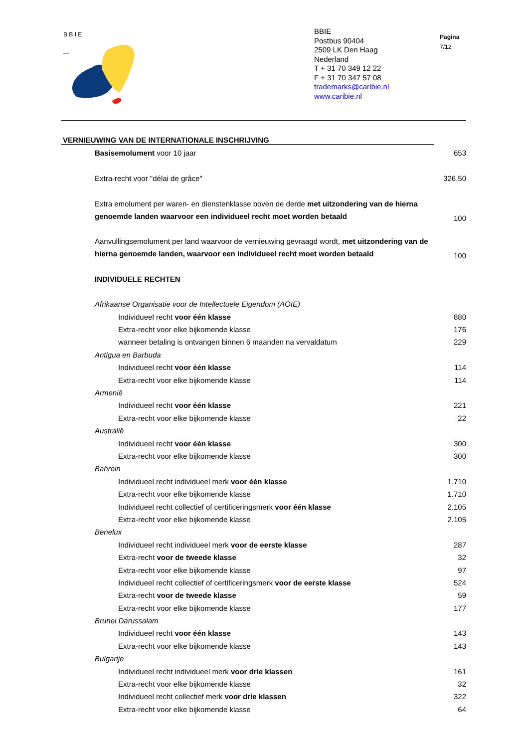B B I E
—
BBIE
Postbus 90404
2509 LK Den Haag
Nederland
T + 31 70 349 12 22
F + 31 70 347 57 08
trademarks@caribie.nl
www.caribie.nl
Pagina
7/12
VERNIEUWING VAN DE INTERNATIONALE INSCHRIJVING
| Basisemolument voor 10 jaar | 653 |
| Extra-recht voor "délai de grâce" | 326,50 |
| Extra emolument per waren- en dienstenklasse boven de derde met uitzondering van de hierna genoemde landen waarvoor een individueel recht moet worden betaald | 100 |
| Aanvullingsemolument per land waarvoor de vernieuwing gevraagd wordt, met uitzondering van de hierna genoemde landen, waarvoor een individueel recht moet worden betaald | 100 |
| INDIVIDUELE RECHTEN | |
| Afrikaanse Organisatie voor de Intellectuele Eigendom (AOIE) | |
| Individueel recht voor één klasse | 880 |
| Extra-recht voor elke bijkomende klasse | 176 |
| wanneer betaling is ontvangen binnen 6 maanden na vervaldatum | 229 |
| Antigua en Barbuda | |
| Individueel recht voor één klasse | 114 |
| Extra-recht voor elke bijkomende klasse | 114 |
| Armenië | |
| Individueel recht voor één klasse | 221 |
| Extra-recht voor elke bijkomende klasse | 22 |
| Australië | |
| Individueel recht voor één klasse | 300 |
| Extra-recht voor elke bijkomende klasse | 300 |
| Bahrein | |
| Individueel recht individueel merk voor één klasse | 1.710 |
| Extra-recht voor elke bijkomende klasse | 1.710 |
| Individueel recht collectief of certificeringsmerk voor één klasse | 2.105 |
| Extra-recht voor elke bijkomende klasse | 2.105 |
| Benelux | |
| Individueel recht individueel merk voor de eerste klasse | 287 |
| Extra-recht voor de tweede klasse | 32 |
| Extra-recht voor elke bijkomende klasse | 97 |
| Individueel recht collectief of certificeringsmerk voor de eerste klasse | 524 |
| Extra-recht voor de tweede klasse | 59 |
| Extra-recht voor elke bijkomende klasse | 177 |
| Brunei Darussalam | |
| Individueel recht voor één klasse | 143 |
| Extra-recht voor elke bijkomende klasse | 143 |
| Bulgarije | |
| Individueel recht individueel merk voor drie klassen | 161 |
| Extra-recht voor elke bijkomende klasse | 32 |
| Individueel recht collectief merk voor drie klassen | 322 |
| Extra-recht voor elke bijkomende klasse | 64 |